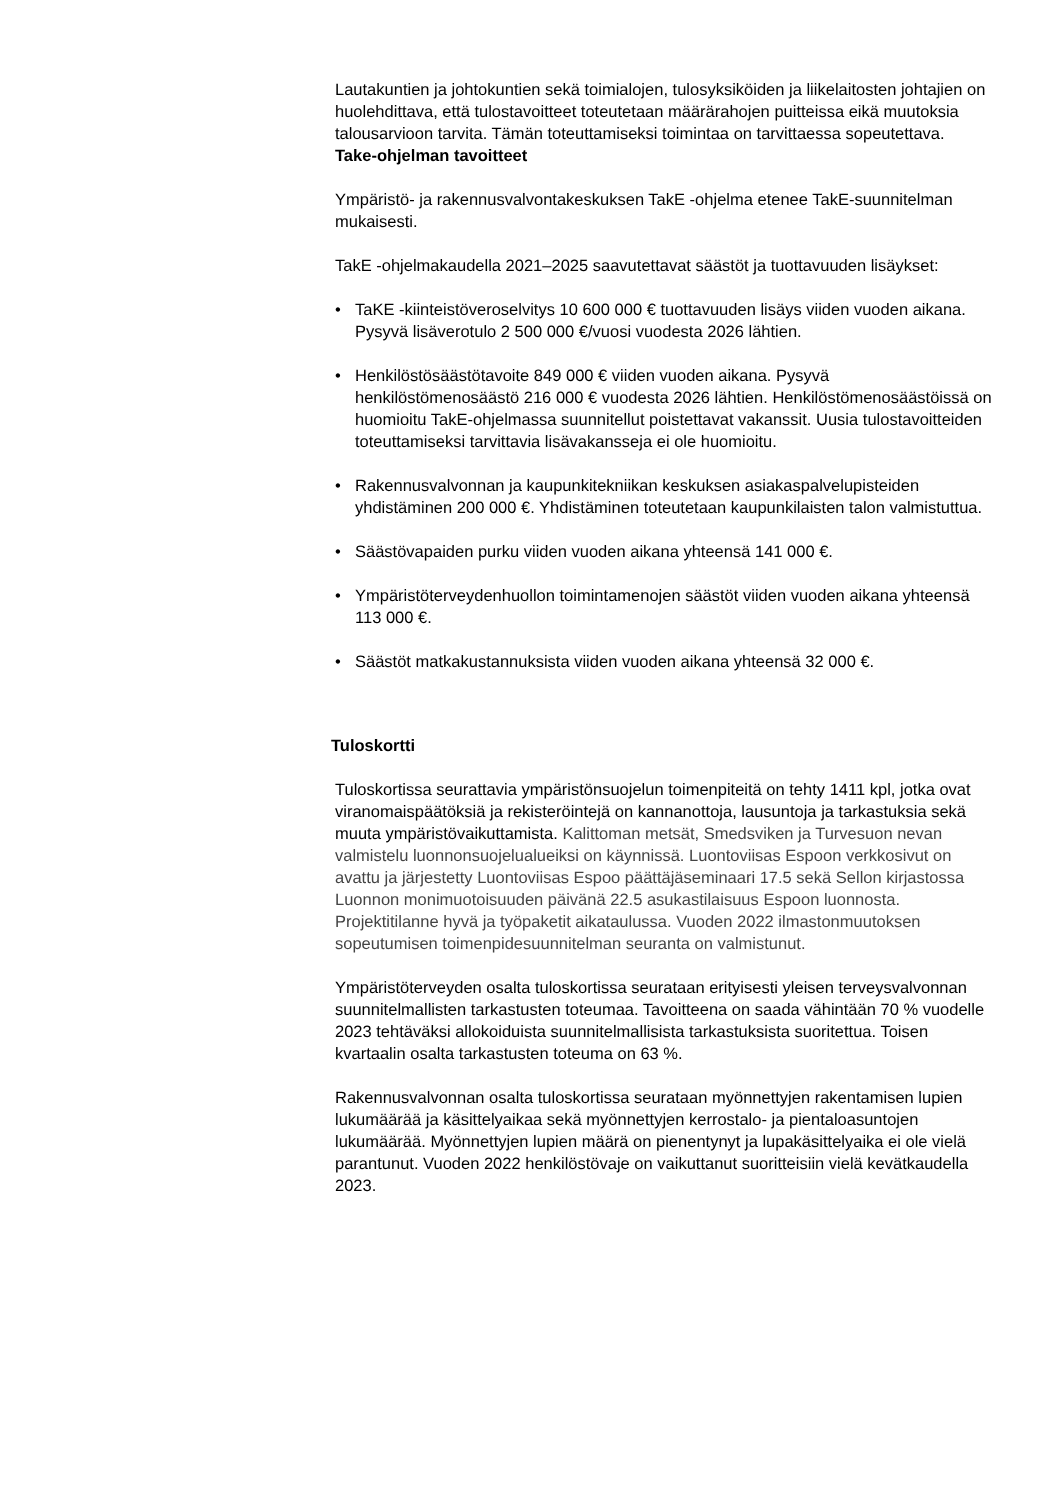Lautakuntien ja johtokuntien sekä toimialojen, tulosyksiköiden ja liikelaitosten johtajien on huolehdittava, että tulostavoitteet toteutetaan määrärahojen puitteissa eikä muutoksia talousarvioon tarvita. Tämän toteuttamiseksi toimintaa on tarvittaessa sopeutettava.
Take-ohjelman tavoitteet
Ympäristö- ja rakennusvalvontakeskuksen TakE -ohjelma etenee TakE-suunnitelman mukaisesti.
TakE -ohjelmakaudella 2021–2025 saavutettavat säästöt ja tuottavuuden lisäykset:
• TaKE -kiinteistöveroselvitys 10 600 000 € tuottavuuden lisäys viiden vuoden aikana. Pysyvä lisäverotulo 2 500 000 €/vuosi vuodesta 2026 lähtien.
• Henkilöstösäästötavoite 849 000 € viiden vuoden aikana. Pysyvä henkilöstömenosäästö 216 000 € vuodesta 2026 lähtien. Henkilöstömenosäästöissä on huomioitu TakE-ohjelmassa suunnitellut poistettavat vakanssit. Uusia tulostavoitteiden toteuttamiseksi tarvittavia lisävakansseja ei ole huomioitu.
• Rakennusvalvonnan ja kaupunkitekniikan keskuksen asiakaspalvelupisteiden yhdistäminen 200 000 €. Yhdistäminen toteutetaan kaupunkilaisten talon valmistuttua.
• Säästövapaiden purku viiden vuoden aikana yhteensä 141 000 €.
• Ympäristöterveydenhuollon toimintamenojen säästöt viiden vuoden aikana yhteensä 113 000 €.
• Säästöt matkakustannuksista viiden vuoden aikana yhteensä 32 000 €.
Tuloskortti
Tuloskortissa seurattavia ympäristönsuojelun toimenpiteitä on tehty 1411 kpl, jotka ovat viranomaispäätöksiä ja rekisteröintejä on kannanottoja, lausuntoja ja tarkastuksia sekä muuta ympäristövaikuttamista. Kalittoman metsät, Smedsviken ja Turvesuon nevan valmistelu luonnonsuojelualueiksi on käynnissä. Luontoviisas Espoon verkkosivut on avattu ja järjestetty Luontoviisas Espoo päättäjäseminaari 17.5 sekä Sellon kirjastossa Luonnon monimuotoisuuden päivänä 22.5 asukastilaisuus Espoon luonnosta. Projektitilanne hyvä ja työpaketit aikataulussa. Vuoden 2022 ilmastonmuutoksen sopeutumisen toimenpidesuunnitelman seuranta on valmistunut.
Ympäristöterveyden osalta tuloskortissa seurataan erityisesti yleisen terveysvalvonnan suunnitelmallisten tarkastusten toteumaa. Tavoitteena on saada vähintään 70 % vuodelle 2023 tehtäväksi allokoiduista suunnitelmallisista tarkastuksista suoritettua. Toisen kvartaalin osalta tarkastusten toteuma on 63 %.
Rakennusvalvonnan osalta tuloskortissa seurataan myönnettyjen rakentamisen lupien lukumäärää ja käsittelyaikaa sekä myönnettyjen kerrostalo- ja pientaloasuntojen lukumäärää. Myönnettyjen lupien määrä on pienentynyt ja lupakäsittelyaika ei ole vielä parantunut. Vuoden 2022 henkilöstövaje on vaikuttanut suoritteisiin vielä kevätkaudella 2023.